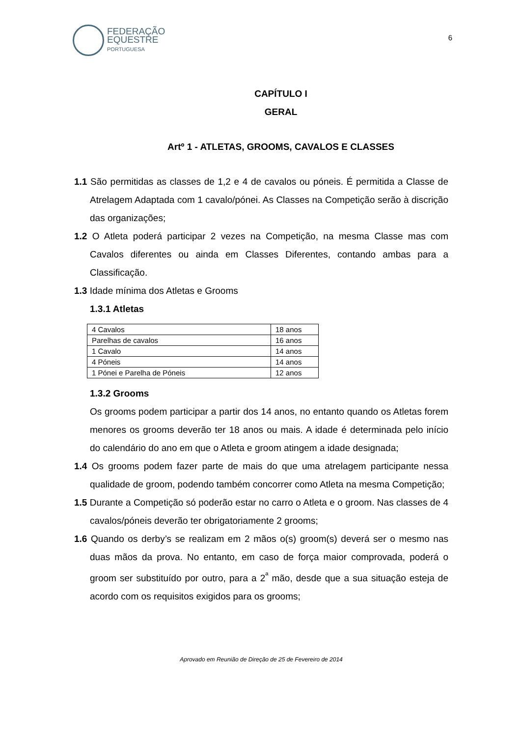FEDERAÇÃO
EQUESTRE
PORTUGUESA
6
CAPÍTULO I
GERAL
Artº 1 - ATLETAS, GROOMS, CAVALOS E CLASSES
1.1 São permitidas as classes de 1,2 e 4 de cavalos ou póneis. É permitida a Classe de Atrelagem Adaptada com 1 cavalo/pónei. As Classes na Competição serão à discrição das organizações;
1.2 O Atleta poderá participar 2 vezes na Competição, na mesma Classe mas com Cavalos diferentes ou ainda em Classes Diferentes, contando ambas para a Classificação.
1.3 Idade mínima dos Atletas e Grooms
1.3.1 Atletas
| 4 Cavalos | 18 anos |
| Parelhas de cavalos | 16 anos |
| 1 Cavalo | 14 anos |
| 4 Póneis | 14 anos |
| 1 Pónei e Parelha de Póneis | 12 anos |
1.3.2 Grooms
Os grooms podem participar a partir dos 14 anos, no entanto quando os Atletas forem menores os grooms deverão ter 18 anos ou mais. A idade é determinada pelo início do calendário do ano em que o Atleta e groom atingem a idade designada;
1.4 Os grooms podem fazer parte de mais do que uma atrelagem participante nessa qualidade de groom, podendo também concorrer como Atleta na mesma Competição;
1.5 Durante a Competição só poderão estar no carro o Atleta e o groom. Nas classes de 4 cavalos/póneis deverão ter obrigatoriamente 2 grooms;
1.6 Quando os derby’s se realizam em 2 mãos o(s) groom(s) deverá ser o mesmo nas duas mãos da prova. No entanto, em caso de força maior comprovada, poderá o groom ser substituído por outro, para a 2<sup>ª</sup> mão, desde que a sua situação esteja de acordo com os requisitos exigidos para os grooms;
Aprovado em Reunião de Direção de 25 de Fevereiro de 2014